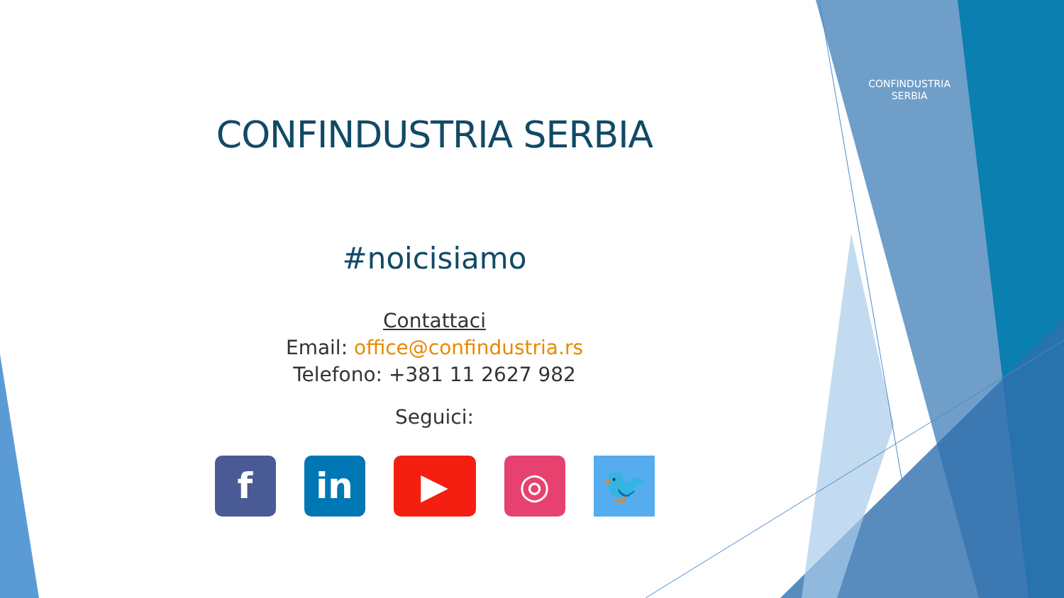CONFINDUSTRIA
SERBIA
CONFINDUSTRIA SERBIA
#noicisiamo
Contattaci
Email: office@confindustria.rs
Telefono: +381 11 2627 982
Seguici:
f in ▶ ◎ 🐦